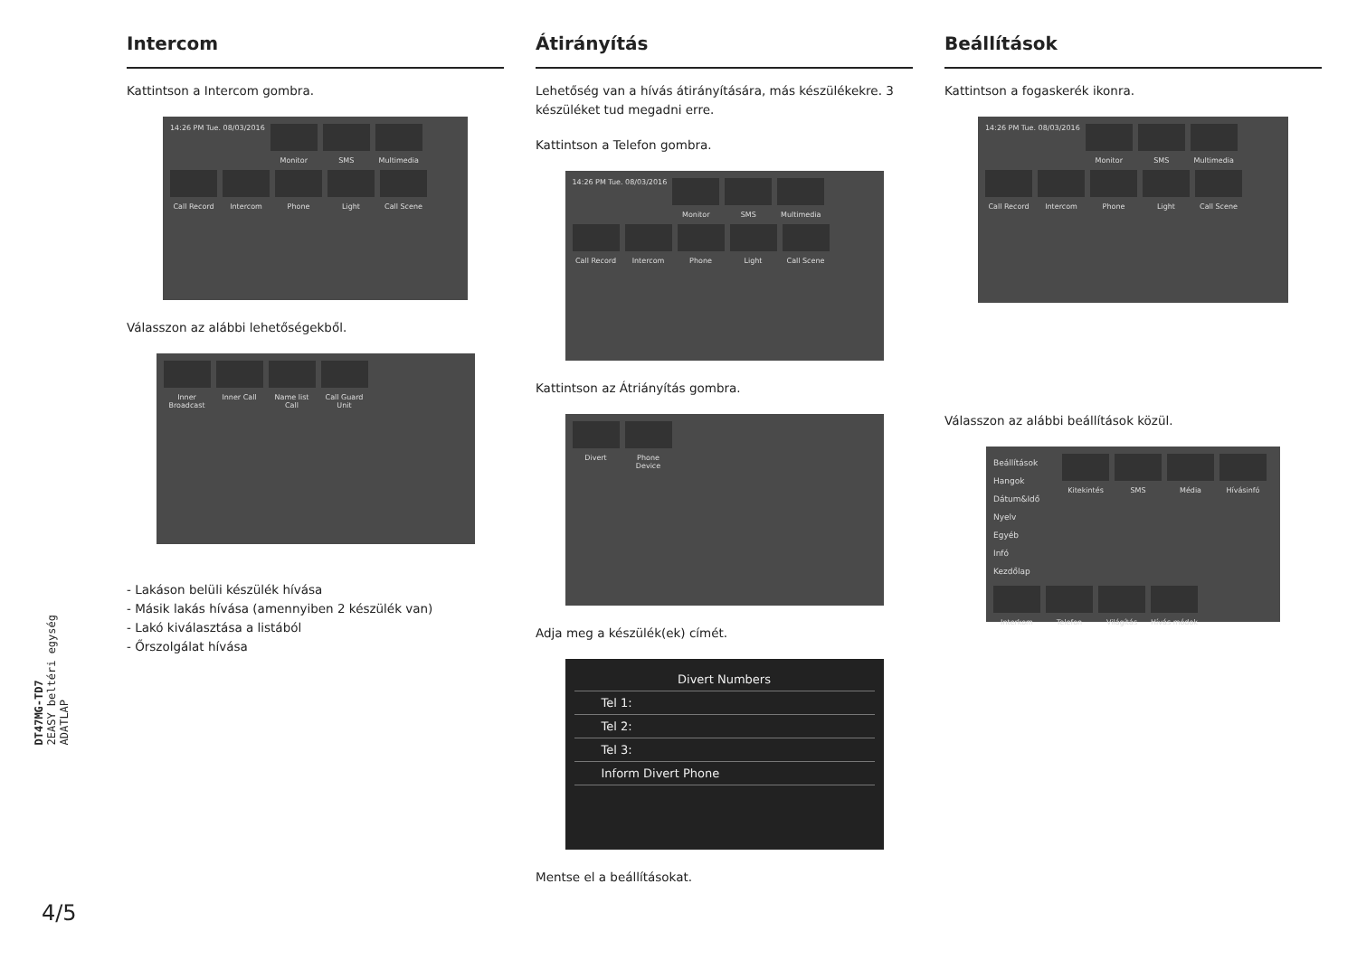Intercom
Kattintson a Intercom gombra.
14:26 PM Tue. 08/03/2016 Monitor SMS Multimedia Call Record Intercom Phone Light Call Scene
Válasszon az alábbi lehetőségekből.
Inner Broadcast Inner Call Name list Call Call Guard Unit
- Lakáson belüli készülék hívása
- Másik lakás hívása (amennyiben 2 készülék van)
- Lakó kiválasztása a listából
- Őrszolgálat hívása
Átirányítás
Lehetőség van a hívás átirányítására, más készülékekre. 3 készüléket tud megadni erre.
Kattintson a Telefon gombra.
14:26 PM Tue. 08/03/2016 Monitor SMS Multimedia Call Record Intercom Phone Light Call Scene
Kattintson az Átriányítás gombra.
Divert Phone Device
Adja meg a készülék(ek) címét.
Divert Numbers
Tel 1:
Tel 2:
Tel 3:
Inform Divert Phone
Mentse el a beállításokat.
Beállítások
Kattintson a fogaskerék ikonra.
14:26 PM Tue. 08/03/2016 Monitor SMS Multimedia Call Record Intercom Phone Light Call Scene
Válasszon az alábbi beállítások közül.
Beállítások
Hangok
Dátum&Idő
Nyelv
Egyéb
Infó
Kezdőlap
Kitekintés SMS Média Hívásinfó Interkom Telefon Világítás Hívás módok
DT47MG-TD7
2EASY beltéri egység
ADATLAP
4/5